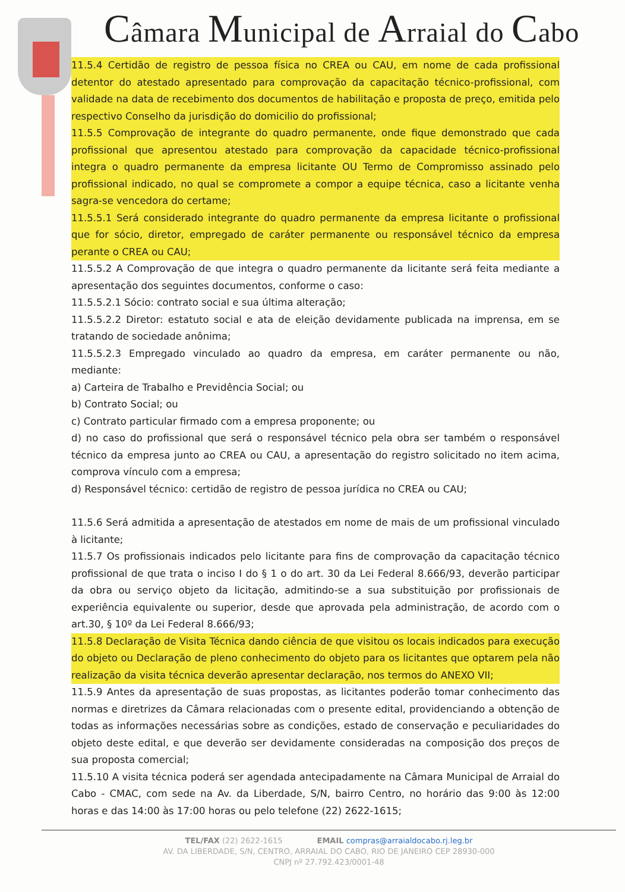Câmara Municipal de Arraial do Cabo
11.5.4 Certidão de registro de pessoa física no CREA ou CAU, em nome de cada profissional detentor do atestado apresentado para comprovação da capacitação técnico-profissional, com validade na data de recebimento dos documentos de habilitação e proposta de preço, emitida pelo respectivo Conselho da jurisdição do domicilio do profissional;
11.5.5 Comprovação de integrante do quadro permanente, onde fique demonstrado que cada profissional que apresentou atestado para comprovação da capacidade técnico-profissional integra o quadro permanente da empresa licitante OU Termo de Compromisso assinado pelo profissional indicado, no qual se compromete a compor a equipe técnica, caso a licitante venha sagra-se vencedora do certame;
11.5.5.1 Será considerado integrante do quadro permanente da empresa licitante o profissional que for sócio, diretor, empregado de caráter permanente ou responsável técnico da empresa perante o CREA ou CAU;
11.5.5.2 A Comprovação de que integra o quadro permanente da licitante será feita mediante a apresentação dos seguintes documentos, conforme o caso:
11.5.5.2.1 Sócio: contrato social e sua última alteração;
11.5.5.2.2 Diretor: estatuto social e ata de eleição devidamente publicada na imprensa, em se tratando de sociedade anônima;
11.5.5.2.3 Empregado vinculado ao quadro da empresa, em caráter permanente ou não, mediante:
a) Carteira de Trabalho e Previdência Social; ou
b) Contrato Social; ou
c) Contrato particular firmado com a empresa proponente; ou
d) no caso do profissional que será o responsável técnico pela obra ser também o responsável técnico da empresa junto ao CREA ou CAU, a apresentação do registro solicitado no item acima, comprova vínculo com a empresa;
d) Responsável técnico: certidão de registro de pessoa jurídica no CREA ou CAU;
11.5.6 Será admitida a apresentação de atestados em nome de mais de um profissional vinculado à licitante;
11.5.7 Os profissionais indicados pelo licitante para fins de comprovação da capacitação técnico profissional de que trata o inciso I do § 1 o do art. 30 da Lei Federal 8.666/93, deverão participar da obra ou serviço objeto da licitação, admitindo-se a sua substituição por profissionais de experiência equivalente ou superior, desde que aprovada pela administração, de acordo com o art.30, § 10º da Lei Federal 8.666/93;
11.5.8 Declaração de Visita Técnica dando ciência de que visitou os locais indicados para execução do objeto ou Declaração de pleno conhecimento do objeto para os licitantes que optarem pela não realização da visita técnica deverão apresentar declaração, nos termos do ANEXO VII;
11.5.9 Antes da apresentação de suas propostas, as licitantes poderão tomar conhecimento das normas e diretrizes da Câmara relacionadas com o presente edital, providenciando a obtenção de todas as informações necessárias sobre as condições, estado de conservação e peculiaridades do objeto deste edital, e que deverão ser devidamente consideradas na composição dos preços de sua proposta comercial;
11.5.10 A visita técnica poderá ser agendada antecipadamente na Câmara Municipal de Arraial do Cabo - CMAC, com sede na Av. da Liberdade, S/N, bairro Centro, no horário das 9:00 às 12:00 horas e das 14:00 às 17:00 horas ou pelo telefone (22) 2622-1615;
TEL/FAX (22) 2622-1615 EMAIL compras@arraialdocabo.rj.leg.br
AV. DA LIBERDADE, S/N, CENTRO, ARRAIAL DO CABO, RIO DE JANEIRO CEP 28930-000
CNPJ nº 27.792.423/0001-48